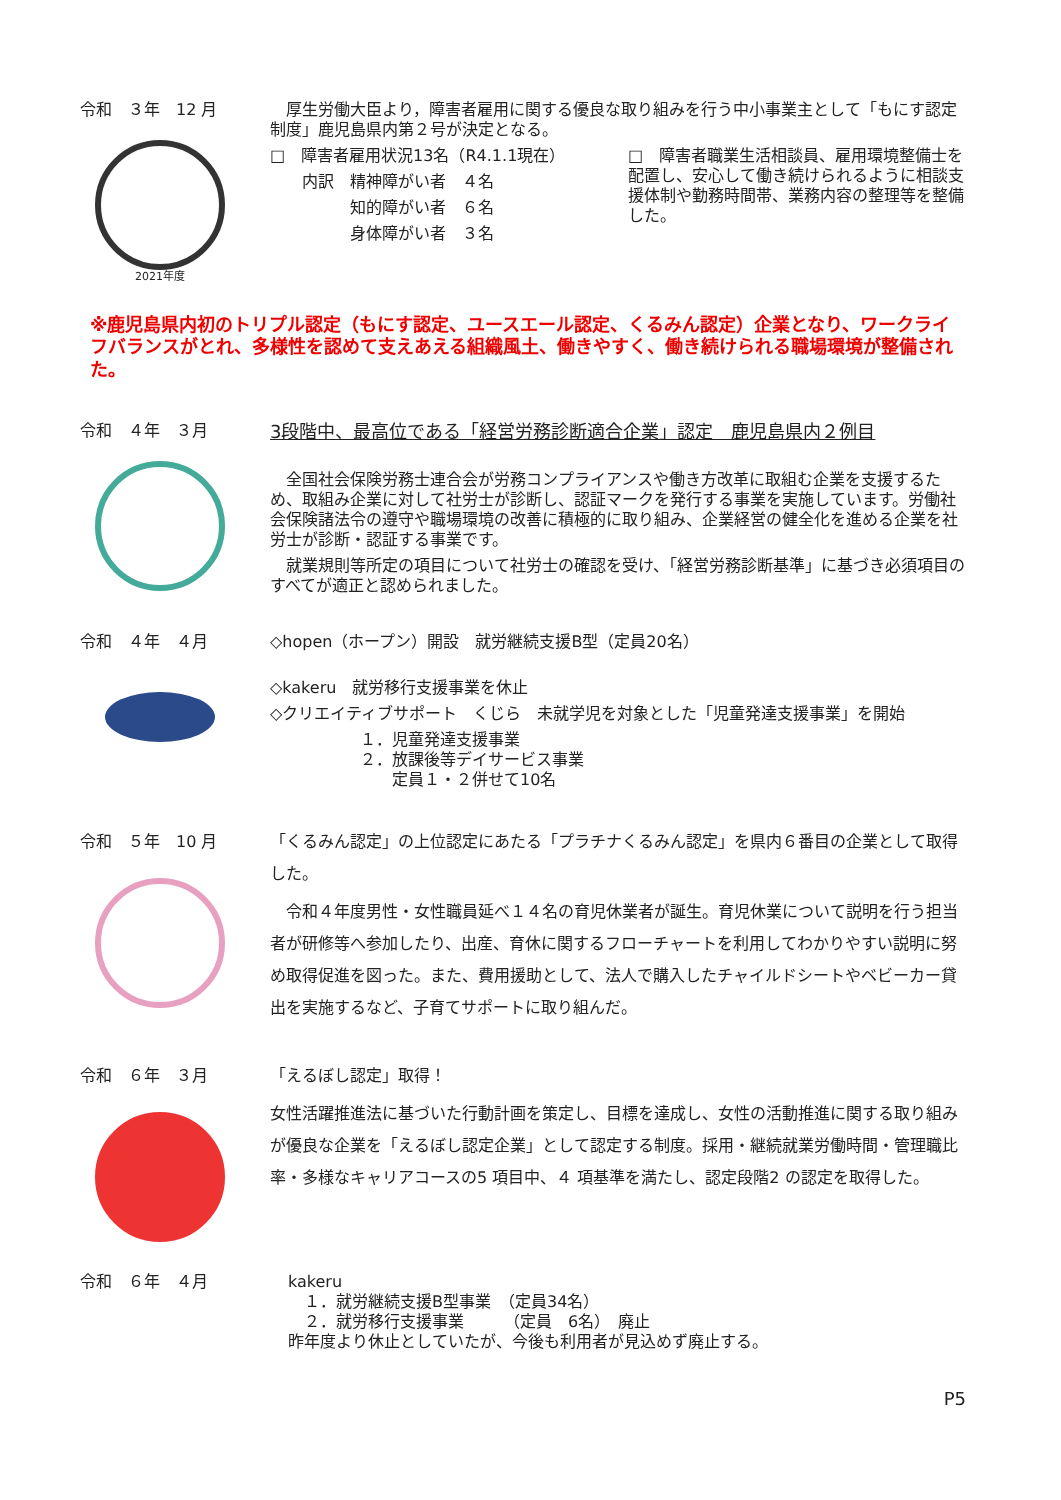令和　３年　12 月
2021年度
　厚生労働大臣より，障害者雇用に関する優良な取り組みを行う中小事業主として「もにす認定制度」鹿児島県内第２号が決定となる。
□　障害者雇用状況13名（R4.1.1現在）
　　内訳　精神障がい者　４名
　　　　　知的障がい者　６名
　　　　　身体障がい者　３名
□　障害者職業生活相談員、雇用環境整備士を配置し、安心して働き続けられるように相談支援体制や勤務時間帯、業務内容の整理等を整備した。
※鹿児島県内初のトリプル認定（もにす認定、ユースエール認定、くるみん認定）企業となり、ワークライフバランスがとれ、多様性を認めて支えあえる組織風土、働きやすく、働き続けられる職場環境が整備された。
令和　４年　３月 3段階中、最高位である「経営労務診断適合企業」認定　鹿児島県内２例目
　全国社会保険労務士連合会が労務コンプライアンスや働き方改革に取組む企業を支援するため、取組み企業に対して社労士が診断し、認証マークを発行する事業を実施しています。労働社会保険諸法令の遵守や職場環境の改善に積極的に取り組み、企業経営の健全化を進める企業を社労士が診断・認証する事業です。
　就業規則等所定の項目について社労士の確認を受け、「経営労務診断基準」に基づき必須項目のすべてが適正と認められました。
令和　４年　４月 ◇hopen（ホープン）開設　就労継続支援B型（定員20名）
◇kakeru　就労移行支援事業を休止
◇クリエイティブサポート　くじら　未就学児を対象とした「児童発達支援事業」を開始
１．児童発達支援事業
２．放課後等デイサービス事業
　　定員１・２併せて10名
令和　５年　10 月 「くるみん認定」の上位認定にあたる「プラチナくるみん認定」を県内６番目の企業として取得した。
　令和４年度男性・女性職員延べ１４名の育児休業者が誕生。育児休業について説明を行う担当者が研修等へ参加したり、出産、育休に関するフローチャートを利用してわかりやすい説明に努め取得促進を図った。また、費用援助として、法人で購入したチャイルドシートやベビーカー貸出を実施するなど、子育てサポートに取り組んだ。
令和　６年　３月 「えるぼし認定」取得！
女性活躍推進法に基づいた行動計画を策定し、目標を達成し、女性の活動推進に関する取り組みが優良な企業を「えるぼし認定企業」として認定する制度。採用・継続就業労働時間・管理職比率・多様なキャリアコースの5 項目中、４ 項基準を満たし、認定段階2 の認定を取得した。
令和　６年　４月 kakeru
　１．就労継続支援B型事業　（定員34名）
　２．就労移行支援事業　　　（定員　6名）　廃止
昨年度より休止としていたが、今後も利用者が見込めず廃止する。
P5